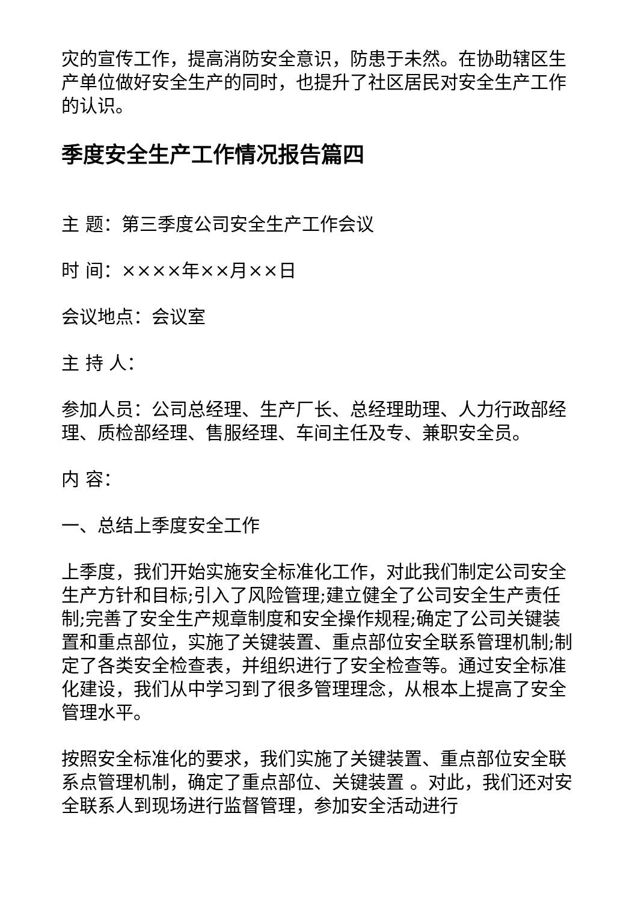灾的宣传工作，提高消防安全意识，防患于未然。在协助辖区生产单位做好安全生产的同时，也提升了社区居民对安全生产工作的认识。
季度安全生产工作情况报告篇四
主 题：第三季度公司安全生产工作会议
时 间：××××年××月××日
会议地点：会议室
主 持 人：
参加人员：公司总经理、生产厂长、总经理助理、人力行政部经理、质检部经理、售服经理、车间主任及专、兼职安全员。
内 容：
一、总结上季度安全工作
上季度，我们开始实施安全标准化工作，对此我们制定公司安全生产方针和目标;引入了风险管理;建立健全了公司安全生产责任制;完善了安全生产规章制度和安全操作规程;确定了公司关键装置和重点部位，实施了关键装置、重点部位安全联系管理机制;制定了各类安全检查表，并组织进行了安全检查等。通过安全标准化建设，我们从中学习到了很多管理理念，从根本上提高了安全管理水平。
按照安全标准化的要求，我们实施了关键装置、重点部位安全联系点管理机制，确定了重点部位、关键装置 。对此，我们还对安全联系人到现场进行监督管理，参加安全活动进行